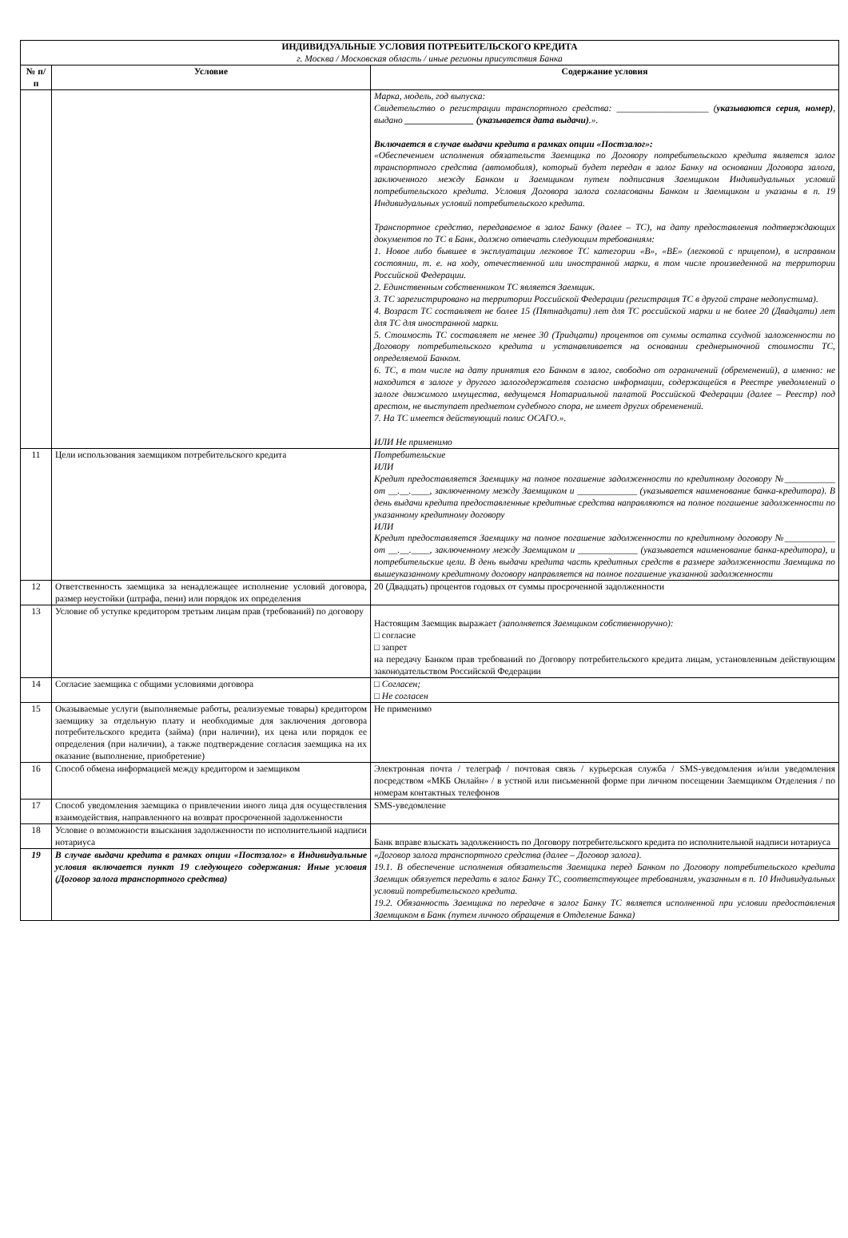| ИНДИВИДУАЛЬНЫЕ УСЛОВИЯ ПОТРЕБИТЕЛЬСКОГО КРЕДИТА г. Москва / Московская область / иные регионы присутствия Банка | | |
| --- | --- | --- |
| № п/п | Условие | Содержание условия |
| | | Марка, модель, год выпуска: Свидетельство о регистрации транспортного средства: ____________________ ( указываются серия, номер) , выдано _______________ (указывается дата выдачи) .». Включается в случае выдачи кредита в рамках опции «Постзалог»: «Обеспечением исполнения обязательств Заемщика по Договору потребительского кредита является залог транспортного средства (автомобиля), который будет передан в залог Банку на основании Договора залога, заключенного между Банком и Заемщиком путем подписания Заемщиком Индивидуальных условий потребительского кредита. Условия Договора залога согласованы Банком и Заемщиком и указаны в п. 19 Индивидуальных условий потребительского кредита. Транспортное средство, передаваемое в залог Банку (далее – ТС), на дату предоставления подтверждающих документов по ТС в Банк, должно отвечать следующим требованиям: 1. Новое либо бывшее в эксплуатации легковое ТС категории «B», «BE» (легковой с прицепом), в исправном состоянии, т. е. на ходу, отечественной или иностранной марки, в том числе произведенной на территории Российской Федерации. 2. Единственным собственником ТС является Заемщик. 3. ТС зарегистрировано на территории Российской Федерации (регистрация ТС в другой стране недопустима). 4. Возраст ТС составляет не более 15 (Пятнадцати) лет для ТС российской марки и не более 20 (Двадцати) лет для ТС для иностранной марки. 5. Стоимость ТС составляет не менее 30 (Тридцати) процентов от суммы остатка ссудной заложенности по Договору потребительского кредита и устанавливается на основании среднерыночной стоимости ТС, определяемой Банком. 6. ТС, в том числе на дату принятия его Банком в залог, свободно от ограничений (обременений), а именно: не находится в залоге у другого залогодержателя согласно информации, содержащейся в Реестре уведомлений о залоге движимого имущества, ведущемся Нотариальной палатой Российской Федерации (далее – Реестр) под арестом, не выступает предметом судебного спора, не имеет других обременений. 7. На ТС имеется действующий полис ОСАГО.». ИЛИ Не применимо |
| 11 | Цели использования заемщиком потребительского кредита | Потребительские ИЛИ Кредит предоставляется Заемщику на полное погашение задолженности по кредитному договору №___________ от __.__.____, заключенному между Заемщиком и _____________ (указывается наименование банка-кредитора). В день выдачи кредита предоставленные кредитные средства направляются на полное погашение задолженности по указанному кредитному договору ИЛИ Кредит предоставляется Заемщику на полное погашение задолженности по кредитному договору №___________ от __.__.____, заключенному между Заемщиком и _____________ (указывается наименование банка-кредитора), и потребительские цели. В день выдачи кредита часть кредитных средств в размере задолженности Заемщика по вышеуказанному кредитному договору направляется на полное погашение указанной задолженности |
| 12 | Ответственность заемщика за ненадлежащее исполнение условий договора, размер неустойки (штрафа, пени) или порядок их определения | 20 (Двадцать) процентов годовых от суммы просроченной задолженности |
| 13 | Условие об уступке кредитором третьим лицам прав (требований) по договору | Настоящим Заемщик выражает (заполняется Заемщиком собственноручно): □ согласие □ запрет на передачу Банком прав требований по Договору потребительского кредита лицам, установленным действующим законодательством Российской Федерации |
| 14 | Согласие заемщика с общими условиями договора | □ Согласен; □ Не согласен |
| 15 | Оказываемые услуги (выполняемые работы, реализуемые товары) кредитором заемщику за отдельную плату и необходимые для заключения договора потребительского кредита (займа) (при наличии), их цена или порядок ее определения (при наличии), а также подтверждение согласия заемщика на их оказание (выполнение, приобретение) | Не применимо |
| 16 | Способ обмена информацией между кредитором и заемщиком | Электронная почта / телеграф / почтовая связь / курьерская служба / SMS-уведомления и/или уведомления посредством «МКБ Онлайн» / в устной или письменной форме при личном посещении Заемщиком Отделения / по номерам контактных телефонов |
| 17 | Способ уведомления заемщика о привлечении иного лица для осуществления взаимодействия, направленного на возврат просроченной задолженности | SMS-уведомление |
| 18 | Условие о возможности взыскания задолженности по исполнительной надписи нотариуса | Банк вправе взыскать задолженность по Договору потребительского кредита по исполнительной надписи нотариуса |
| 19 | В случае выдачи кредита в рамках опции «Постзалог» в Индивидуальные условия включается пункт 19 следующего содержания: Иные условия (Договор залога транспортного средства) | «Договор залога транспортного средства (далее – Договор залога). 19.1. В обеспечение исполнения обязательств Заемщика перед Банком по Договору потребительского кредита Заемщик обязуется передать в залог Банку ТС, соответствующее требованиям, указанным в п. 10 Индивидуальных условий потребительского кредита. 19.2. Обязанность Заемщика по передаче в залог Банку ТС является исполненной при условии предоставления Заемщиком в Банк (путем личного обращения в Отделение Банка) |